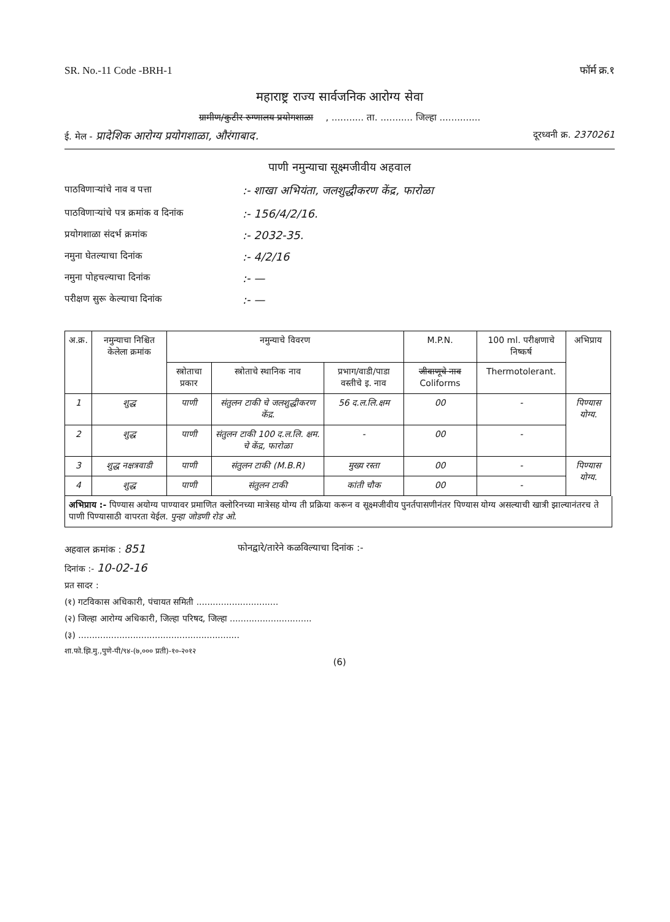SR. No.-11 Code -BRH-1 फॉर्म क्र.१
महाराष्ट्र राज्य सार्वजनिक आरोग्य सेवा
ग्रामीण/कुटीर रुग्णालय प्रयोगशाळा, ........... ता. ........... जिल्हा ..............
ई. मेल - प्रादेशिक आरोग्य प्रयोगशाळा, औरंगाबाद. दूरध्वनी क्र. 2370261
पाणी नमुन्याचा सूक्ष्मजीवीय अहवाल
पाठविणाऱ्यांचे नाव व पत्ता:- शाखा अभियंता, जलशुद्धीकरण केंद्र, फारोळा
पाठविणाऱ्यांचे पत्र क्रमांक व दिनांक:- 156/4/2/16.
प्रयोगशाळा संदर्भ क्रमांक:- 2032-35.
नमुना घेतल्याचा दिनांक:- 4/2/16
नमुना पोहचल्याचा दिनांक:- —
परीक्षण सुरू केल्याचा दिनांक:- —
| अ.क्र. | नमुन्याचा निश्चित केलेला क्रमांक | नमुन्याचे विवरण | | | M.P.N. | 100 ml. परीक्षणाचे निष्कर्ष | अभिप्राय |
| --- | --- | --- | --- | --- | --- | --- | --- |
| | | स्त्रोताचा प्रकार | स्त्रोताचे स्थानिक नाव | प्रभाग/वाडी/पाडा वस्तीचे इ. नाव | जीवाणूचे नाव Coliforms | Thermotolerant. | |
| 1 | शुद्ध | पाणी | संतुलन टाकी चे जलशुद्धीकरण केंद्र. | 56 द.ल.लि.क्षम | 00 | - | पिण्यास योग्य. |
| 2 | शुद्ध | पाणी | संतुलन टाकी 100 द.ल.लि. क्षम. चे केंद्र, फारोळा | - | 00 | - | |
| 3 | शुद्ध नक्षत्रवाडी | पाणी | संतुलन टाकी (M.B.R) | मुख्य रस्ता | 00 | - | पिण्यास योग्य. |
| 4 | शुद्ध | पाणी | संतुलन टाकी | कांती चौक | 00 | - | |
अभिप्राय :- पिण्यास अयोग्य पाण्यावर प्रमाणित क्लोरिनच्या मात्रेसह योग्य ती प्रक्रिया करून व सूक्ष्मजीवीय पुनर्तपासणीनंतर पिण्यास योग्य असल्याची खात्री झाल्यानंतरच ते पाणी पिण्यासाठी वापरता येईल. पुन्हा जोडणी रोड ओ.
अहवाल क्रमांक : 851 फोनद्वारे/तारेने कळविल्याचा दिनांक :-
दिनांक :- 10-02-16
प्रत सादर :
(१) गटविकास अधिकारी, पंचायत समिती ..............................
(२) जिल्हा आरोग्य अधिकारी, जिल्हा परिषद, जिल्हा ..............................
(३) ...........................................................
शा.फो.झि.मु.,पुणे-पी/९४-(७,००० प्रती)-१०-२०१२
(6)